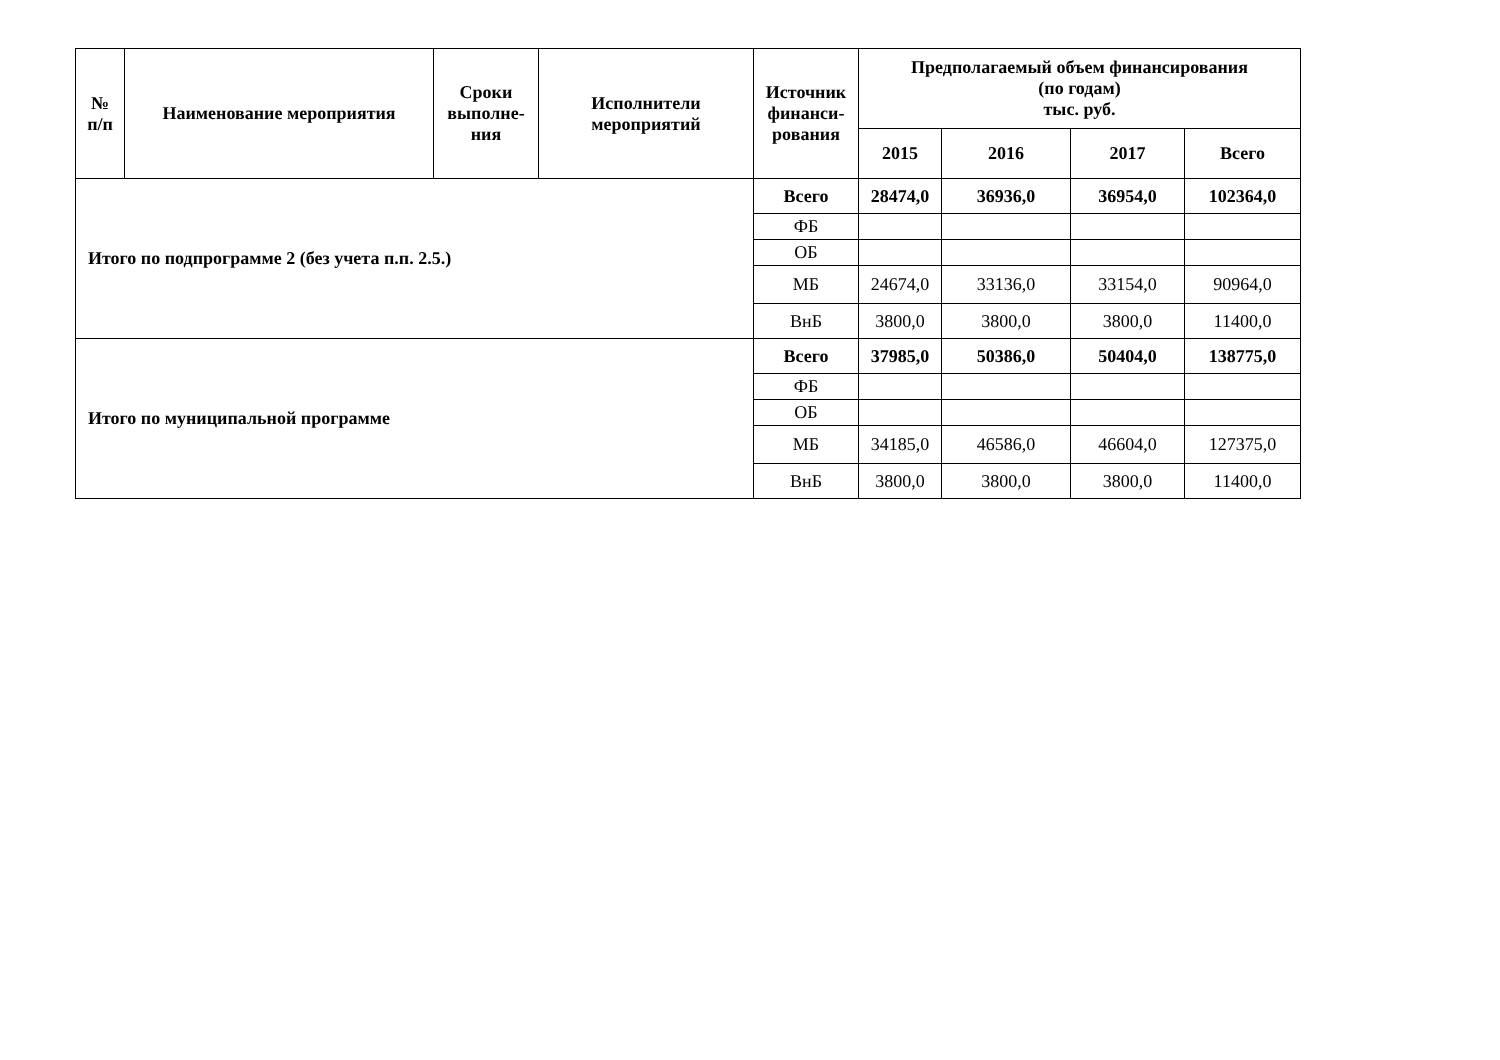| № п/п | Наименование мероприятия | Сроки выполне- ния | Исполнители мероприятий | Источник финанси- рования | Предполагаемый объем финансирования (по годам) тыс. руб. | | | |
| --- | --- | --- | --- | --- | --- | --- | --- | --- |
| | | | | | 2015 | 2016 | 2017 | Всего |
| Итого по подпрограмме 2 (без учета п.п. 2.5.) | | | | Всего | 28474,0 | 36936,0 | 36954,0 | 102364,0 |
| | | | | ФБ | | | | |
| | | | | ОБ | | | | |
| | | | | МБ | 24674,0 | 33136,0 | 33154,0 | 90964,0 |
| | | | | ВнБ | 3800,0 | 3800,0 | 3800,0 | 11400,0 |
| Итого по муниципальной программе | | | | Всего | 37985,0 | 50386,0 | 50404,0 | 138775,0 |
| | | | | ФБ | | | | |
| | | | | ОБ | | | | |
| | | | | МБ | 34185,0 | 46586,0 | 46604,0 | 127375,0 |
| | | | | ВнБ | 3800,0 | 3800,0 | 3800,0 | 11400,0 |